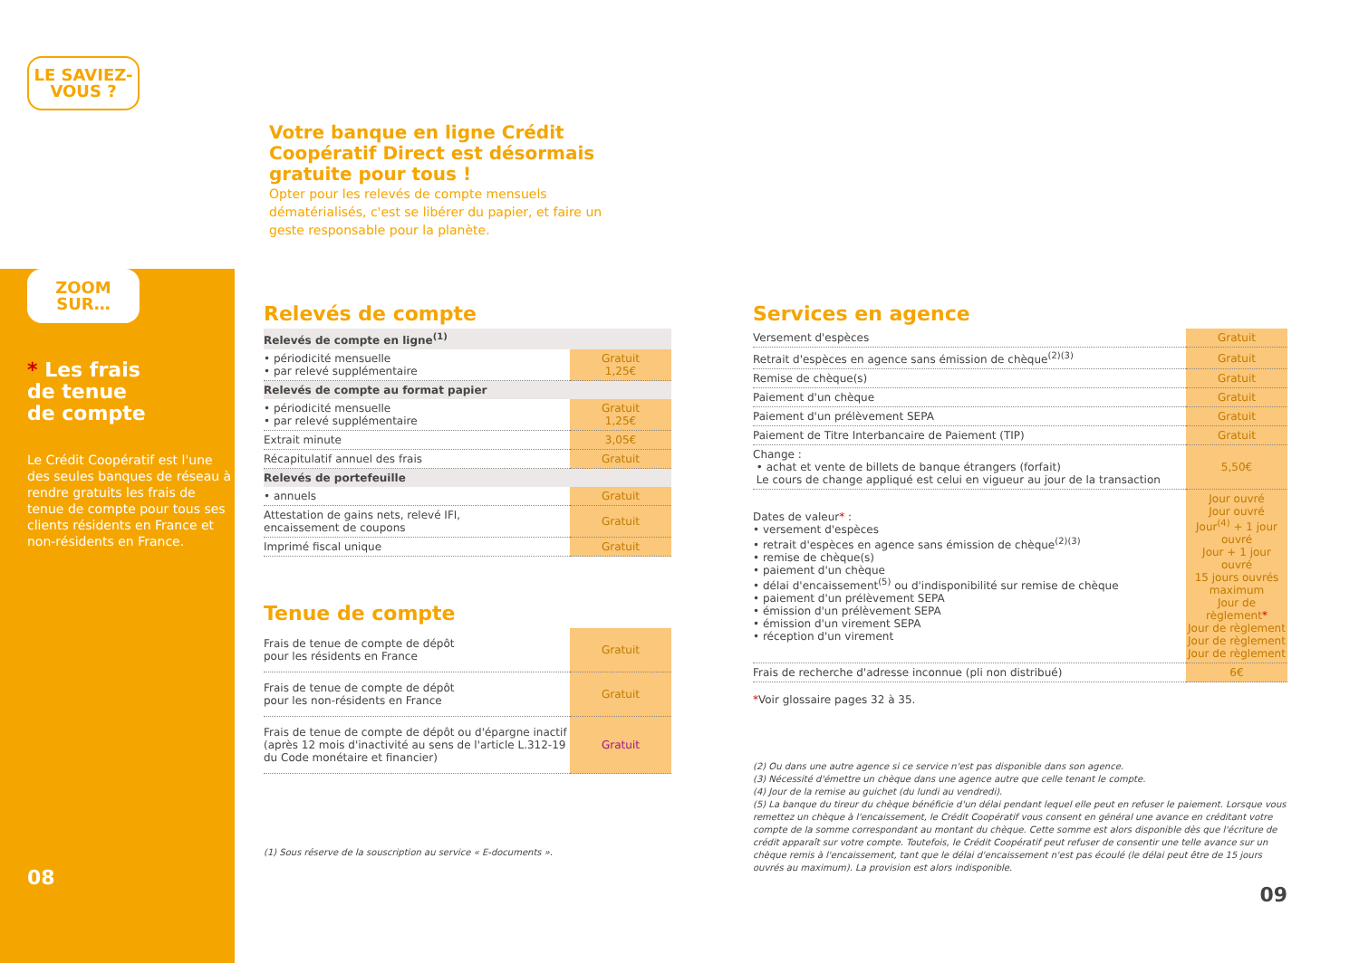LE SAVIEZ-
VOUS ?
ZOOM
SUR…
* Les frais
de tenue
de compte
Le Crédit Coopératif est l'une des seules banques de réseau à rendre gratuits les frais de tenue de compte pour tous ses clients résidents en France et non-résidents en France.
08
Votre banque en ligne Crédit Coopératif Direct est désormais gratuite pour tous !
Opter pour les relevés de compte mensuels dématérialisés, c'est se libérer du papier, et faire un geste responsable pour la planète.
Relevés de compte
| Relevés de compte en ligne<sup>(1)</sup> | |
| • périodicité mensuelle • par relevé supplémentaire | Gratuit 1,25€ |
| Relevés de compte au format papier | |
| • périodicité mensuelle • par relevé supplémentaire | Gratuit 1,25€ |
| Extrait minute | 3,05€ |
| Récapitulatif annuel des frais | Gratuit |
| Relevés de portefeuille | |
| • annuels | Gratuit |
| Attestation de gains nets, relevé IFI, encaissement de coupons | Gratuit |
| Imprimé fiscal unique | Gratuit |
Tenue de compte
| Frais de tenue de compte de dépôt pour les résidents en France | Gratuit |
| Frais de tenue de compte de dépôt pour les non-résidents en France | Gratuit |
| Frais de tenue de compte de dépôt ou d'épargne inactif (après 12 mois d'inactivité au sens de l'article L.312-19 du Code monétaire et financier) | Gratuit |
(1) Sous réserve de la souscription au service « E-documents ».
Services en agence
| Versement d'espèces | Gratuit |
| Retrait d'espèces en agence sans émission de chèque<sup>(2)(3)</sup> | Gratuit |
| Remise de chèque(s) | Gratuit |
| Paiement d'un chèque | Gratuit |
| Paiement d'un prélèvement SEPA | Gratuit |
| Paiement de Titre Interbancaire de Paiement (TIP) | Gratuit |
| Change : • achat et vente de billets de banque étrangers (forfait) Le cours de change appliqué est celui en vigueur au jour de la transaction | 5,50€ |
| Dates de valeur * : • versement d'espèces • retrait d'espèces en agence sans émission de chèque<sup>(2)(3)</sup> • remise de chèque(s) • paiement d'un chèque • délai d'encaissement<sup>(5)</sup> ou d'indisponibilité sur remise de chèque • paiement d'un prélèvement SEPA • émission d'un prélèvement SEPA • émission d'un virement SEPA • réception d'un virement | Jour ouvré Jour ouvré Jour<sup>(4)</sup> + 1 jour ouvré Jour + 1 jour ouvré 15 jours ouvrés maximum Jour de règlement * Jour de règlement Jour de règlement Jour de règlement |
| Frais de recherche d'adresse inconnue (pli non distribué) | 6€ |
*Voir glossaire pages 32 à 35.
(2) Ou dans une autre agence si ce service n'est pas disponible dans son agence.
(3) Nécessité d'émettre un chèque dans une agence autre que celle tenant le compte.
(4) Jour de la remise au guichet (du lundi au vendredi).
(5) La banque du tireur du chèque bénéficie d'un délai pendant lequel elle peut en refuser le paiement. Lorsque vous remettez un chèque à l'encaissement, le Crédit Coopératif vous consent en général une avance en créditant votre compte de la somme correspondant au montant du chèque. Cette somme est alors disponible dès que l'écriture de crédit apparaît sur votre compte. Toutefois, le Crédit Coopératif peut refuser de consentir une telle avance sur un chèque remis à l'encaissement, tant que le délai d'encaissement n'est pas écoulé (le délai peut être de 15 jours ouvrés au maximum). La provision est alors indisponible.
09